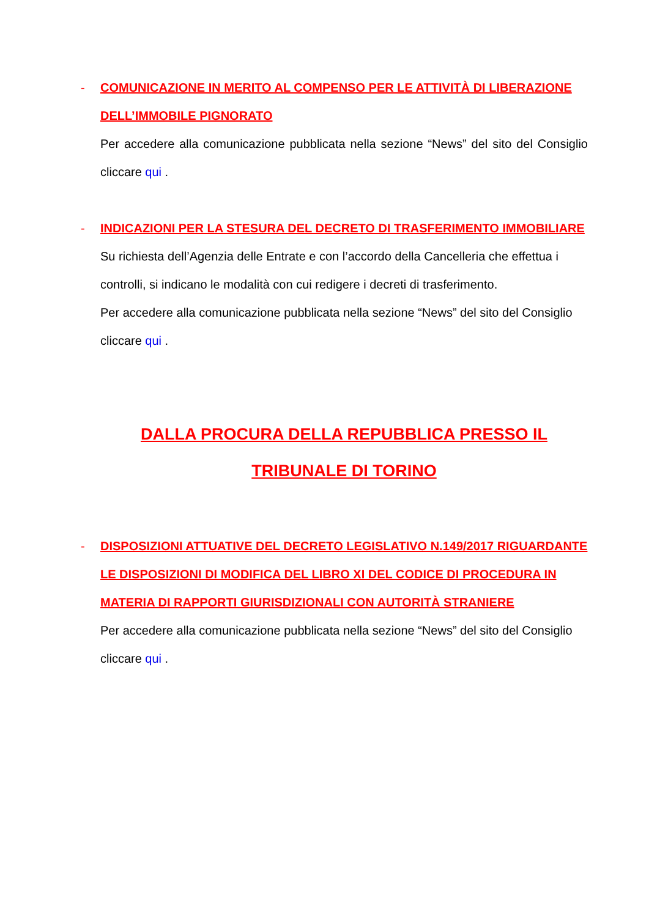-
COMUNICAZIONE IN MERITO AL COMPENSO PER LE ATTIVITÀ DI LIBERAZIONE DELL’IMMOBILE PIGNORATO
Per accedere alla comunicazione pubblicata nella sezione “News” del sito del Consiglio cliccare qui .
-
INDICAZIONI PER LA STESURA DEL DECRETO DI TRASFERIMENTO IMMOBILIARE
Su richiesta dell’Agenzia delle Entrate e con l’accordo della Cancelleria che effettua i controlli, si indicano le modalità con cui redigere i decreti di trasferimento.
Per accedere alla comunicazione pubblicata nella sezione “News” del sito del Consiglio cliccare qui .
DALLA PROCURA DELLA REPUBBLICA PRESSO IL
TRIBUNALE DI TORINO
-
DISPOSIZIONI ATTUATIVE DEL DECRETO LEGISLATIVO N.149/2017 RIGUARDANTE LE DISPOSIZIONI DI MODIFICA DEL LIBRO XI DEL CODICE DI PROCEDURA IN MATERIA DI RAPPORTI GIURISDIZIONALI CON AUTORITÀ STRANIERE
Per accedere alla comunicazione pubblicata nella sezione “News” del sito del Consiglio cliccare qui .